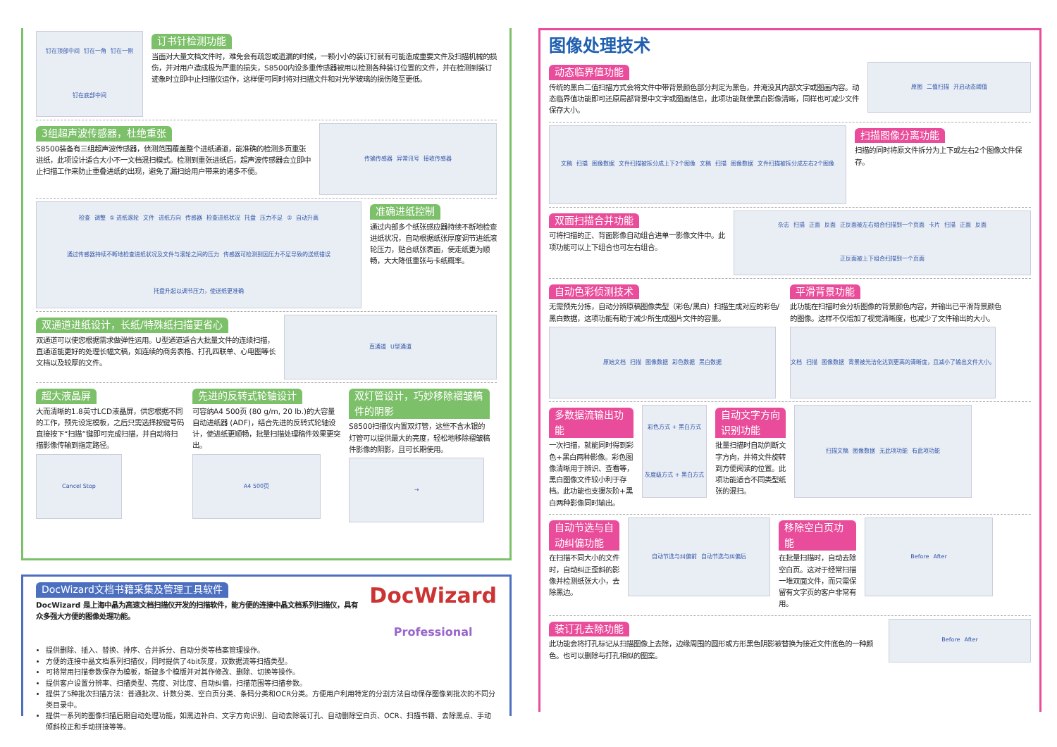钉在顶部中间 钉在一角 钉在一侧 钉在底部中间
订书针检测功能
当面对大量文档文件时，难免会有疏忽或遗漏的时候，一颗小小的装订钉就有可能造成重要文件及扫描机械的损伤，并对用户造成极为严重的损失，S8500内设多重传感器被用以检测各种装订位置的文件，并在检测到装订迹象时立即中止扫描仪运作，这样便可同时将对扫描文件和对光学玻璃的损伤降至更低。
3组超声波传感器，杜绝重张
S8500装备有三组超声波传感器，侦测范围覆盖整个进纸通道，能准确的检测多页重张进纸，此项设计适合大小不一文档混扫模式。检测到重张进纸后，超声波传感器会立即中止扫描工作来防止重叠进纸的出现，避免了漏扫给用户带来的诸多不便。
传输传感器 异常讯号 接收传感器
检查 调整 ① 进纸滚轮 文件 进纸方向 传感器 检查进纸状况 托盘 压力不足 ② 自动升高 通过传感器持续不断地检查进纸状况及文件与滚轮之间的压力 传感器可检测到因压力不足导致的送纸错误 托盘升起以调节压力，使送纸更准确
准确进纸控制
通过内部多个纸张感应器持续不断地检查进纸状况，自动根据纸张厚度调节进纸滚轮压力，贴合纸张表面，使走纸更为顺畅，大大降低重张与卡纸概率。
双通道进纸设计，长纸/特殊纸扫描更省心
双通道可以使您根据需求做弹性运用。U型通道适合大批量文件的连续扫描，直通道能更好的处理长幅文稿，如连续的商务表格、打孔四联单、心电图等长文档以及较厚的文件。
直通道 U型通道
超大液晶屏
大而清晰的1.8英寸LCD液晶屏，供您根据不同的工作，预先设定模板，之后只需选择按键号码直接按下“扫描”键即可完成扫描，并自动将扫描影像传输到指定路径。
Cancel Stop
先进的反转式轮轴设计
可容纳A4 500页 (80 g/m, 20 lb.)的大容量自动进纸器 (ADF)，结合先进的反转式轮轴设计，使进纸更顺畅，批量扫描处理稿件效果更突出。
A4 500页
双灯管设计，巧妙移除褶皱稿件的阴影
S8500扫描仪内置双灯管，这些不含水银的灯管可以提供最大的亮度，轻松地移除褶皱稿件影像的阴影，且可长期使用。
→
DocWizard文档书籍采集及管理工具软件
DocWizard 是上海中晶为高速文档扫描仪开发的扫描软件，能方便的连接中晶文档系列扫描仪，具有众多强大方便的图像处理功能。
DocWizard
Professional
提供删除、插入、替换、排序、合并拆分、自动分类等档案管理操作。
方便的连接中晶文档系列扫描仪，同时提供了4bit灰度，双数据流等扫描类型。
可将常用扫描参数保存为模板，新建多个模版并对其作修改、删除、切换等操作。
提供客户设置分辨率、扫描类型、亮度、对比度、自动纠偏，扫描范围等扫描参数。
提供了5种批次扫描方法：普通批次、计数分类、空白页分类、条码分类和OCR分类。方便用户利用特定的分割方法自动保存图像到批次的不同分类目录中。
提供一系列的图像扫描后期自动处理功能，如黑边补白、文字方向识别、自动去除装订孔、自动删除空白页、OCR、扫描书籍、去除黑点、手动倾斜校正和手动拼接等等。
图像处理技术
动态临界值功能
传统的黑白二值扫描方式会将文件中带背景颜色部分判定为黑色，并淹没其内部文字或图画内容。动态临界值功能即可还原局部背景中文字或图画信息，此项功能既使黑白影像清晰，同样也可减少文件保存大小。
原图 二值扫描 开启动态阈值
文稿 扫描 图像数据 文件扫描被拆分成上下2个图像 文稿 扫描 图像数据 文件扫描被拆分成左右2个图像
扫描图像分离功能
扫描的同时将原文件拆分为上下或左右2个图像文件保存。
双面扫描合并功能
可将扫描的正、背面影像自动组合进单一影像文件中。此项功能可以上下组合也可左右组合。
杂志 扫描 正面 反面 正反面被左右组合扫描到一个页面 卡片 扫描 正面 反面 正反面被上下组合扫描到一个页面
自动色彩侦测技术
无需预先分拣，自动分辨原稿图像类型（彩色/黑白）扫描生成对应的彩色/黑白数据，这项功能有助于减少所生成图片文件的容量。
原始文档 扫描 图像数据 彩色数据 黑白数据
平滑背景功能
此功能在扫描时会分析图像的背景颜色内容，并输出已平滑背景颜色的图像。这样不仅增加了视觉清晰度，也减少了文件输出的大小。
文档 扫描 图像数据 背景被光洁化达到更高的清晰度，且减小了输出文件大小。
多数据流输出功能
一次扫描，就能同时得到彩色+黑白两种影像。彩色图像清晰用于辨识、查看等，黑白图像文件较小利于存档。此功能也支援灰阶+黑白两种影像同时输出。
彩色方式 + 黑白方式 灰度级方式 + 黑白方式
自动文字方向识别功能
批量扫描时自动判断文字方向，并将文件旋转到方便阅读的位置。此项功能适合不同类型纸张的混扫。
扫描文稿 图像数据 无此项功能 有此项功能
自动节选与自动纠偏功能
在扫描不同大小的文件时，自动纠正歪斜的影像并检测纸张大小，去除黑边。
自动节选与纠偏前 自动节选与纠偏后
移除空白页功能
在批量扫描时，自动去除空白页。这对于经常扫描一堆双面文件，而只需保留有文字页的客户非常有用。
Before After
装订孔去除功能
此功能会将打孔标记从扫描图像上去除，边缘周围的圆形或方形黑色阴影被替换为接近文件底色的一种颜色。也可以删除与打孔相似的图案。
Before After